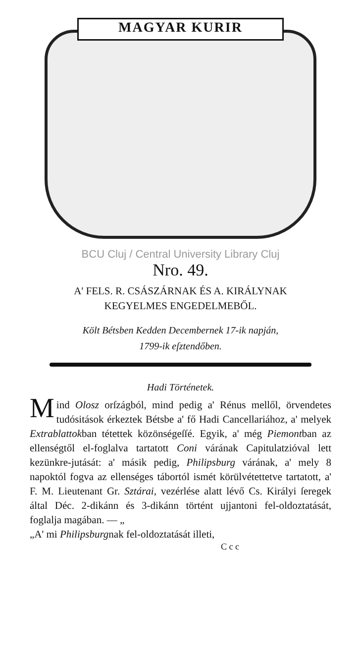MAGYAR KURIR
BCU Cluj / Central University Library Cluj
Nro. 49.
A' FELS. R. CSÁSZÁRNAK ÉS A. KIRÁLYNAK
KEGYELMES ENGEDELMEBŐL.
Költ Bétsben Kedden Decembernek 17-ik napján,
1799-ik eſztendőben.
Hadi Történetek.
Mind Olosz orſzágból, mind pedig a' Rénus mellől, örvendetes tudósitások érkeztek Bétsbe a' fő Hadi Cancellariához, a' melyek Extrablattokban tétettek közönségeſſé. Egyik, a' még Piemontban az ellenségtől el-foglalva tartatott Coni várának Capitulatzióval lett kezünkre-jutását: a' másik pedig, Philipsburg várának, a' mely 8 napoktól fogva az ellenséges tábortól ismét körülvétettetve tartatott, a' F. M. Lieutenant Gr. Sztárai, vezérlése alatt lévő Cs. Királyi ſeregek által Déc. 2-dikánn és 3-dikánn történt ujjantoni fel-oldoztatását, foglalja magában. — „
„A' mi Philipsburgnak fel-oldoztatását illeti,
C c c